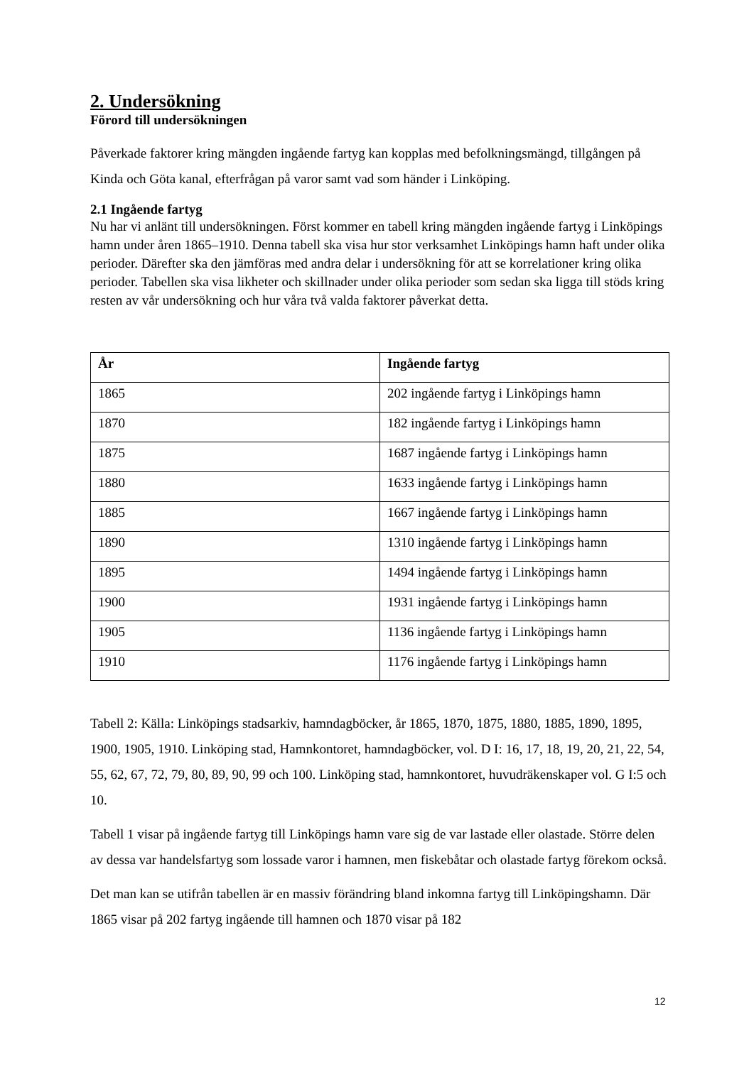2. Undersökning
Förord till undersökningen
Påverkade faktorer kring mängden ingående fartyg kan kopplas med befolkningsmängd, tillgången på Kinda och Göta kanal, efterfrågan på varor samt vad som händer i Linköping.
2.1 Ingående fartyg
Nu har vi anlänt till undersökningen. Först kommer en tabell kring mängden ingående fartyg i Linköpings hamn under åren 1865–1910. Denna tabell ska visa hur stor verksamhet Linköpings hamn haft under olika perioder. Därefter ska den jämföras med andra delar i undersökning för att se korrelationer kring olika perioder. Tabellen ska visa likheter och skillnader under olika perioder som sedan ska ligga till stöds kring resten av vår undersökning och hur våra två valda faktorer påverkat detta.
| År | Ingående fartyg |
| --- | --- |
| 1865 | 202 ingående fartyg i Linköpings hamn |
| 1870 | 182 ingående fartyg i Linköpings hamn |
| 1875 | 1687 ingående fartyg i Linköpings hamn |
| 1880 | 1633 ingående fartyg i Linköpings hamn |
| 1885 | 1667 ingående fartyg i Linköpings hamn |
| 1890 | 1310 ingående fartyg i Linköpings hamn |
| 1895 | 1494 ingående fartyg i Linköpings hamn |
| 1900 | 1931 ingående fartyg i Linköpings hamn |
| 1905 | 1136 ingående fartyg i Linköpings hamn |
| 1910 | 1176 ingående fartyg i Linköpings hamn |
Tabell 2: Källa: Linköpings stadsarkiv, hamndagböcker, år 1865, 1870, 1875, 1880, 1885, 1890, 1895, 1900, 1905, 1910. Linköping stad, Hamnkontoret, hamndagböcker, vol. D I: 16, 17, 18, 19, 20, 21, 22, 54, 55, 62, 67, 72, 79, 80, 89, 90, 99 och 100. Linköping stad, hamnkontoret, huvudräkenskaper vol. G I:5 och 10.
Tabell 1 visar på ingående fartyg till Linköpings hamn vare sig de var lastade eller olastade. Större delen av dessa var handelsfartyg som lossade varor i hamnen, men fiskebåtar och olastade fartyg förekom också.
Det man kan se utifrån tabellen är en massiv förändring bland inkomna fartyg till Linköpingshamn. Där 1865 visar på 202 fartyg ingående till hamnen och 1870 visar på 182
12